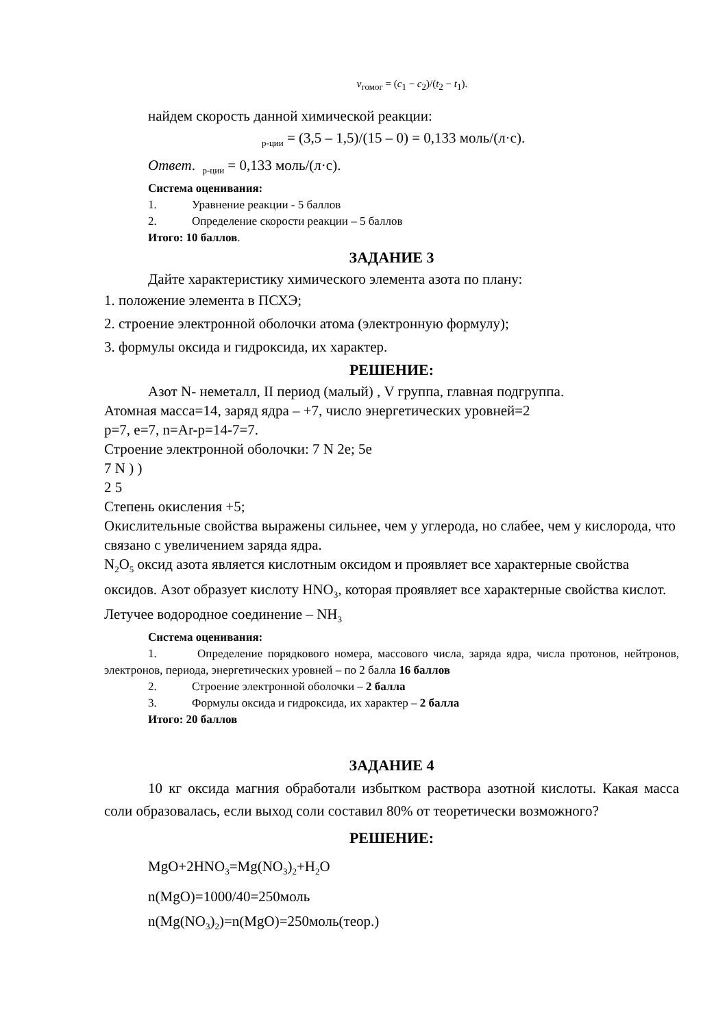v<sub>гомог</sub> = (c<sub>1</sub> − c<sub>2</sub>)/(t<sub>2</sub> − t<sub>1</sub>).
найдем скорость данной химической реакции:
<sub>р-ции</sub> = (3,5 – 1,5)/(15 – 0) = 0,133 моль/(л·с).
Ответ. <sub>р-ции</sub> = 0,133 моль/(л·с).
Система оценивания:
1. Уравнение реакции - 5 баллов
2. Определение скорости реакции – 5 баллов
Итого: 10 баллов.
ЗАДАНИЕ 3
Дайте характеристику химического элемента азота по плану:
1. положение элемента в ПСХЭ;
2. строение электронной оболочки атома (электронную формулу);
3. формулы оксида и гидроксида, их характер.
РЕШЕНИЕ:
Азот N- неметалл, II период (малый) , V группа, главная подгруппа.
Атомная масса=14, заряд ядра – +7, число энергетических уровней=2
p=7, e=7, n=Ar-p=14-7=7.
Строение электронной оболочки: 7 N 2e; 5e
7 N ) )
2 5
Степень окисления +5;
Окислительные свойства выражены сильнее, чем у углерода, но слабее, чем у кислорода, что связано с увеличением заряда ядра.
N<sub>2</sub>O<sub>5</sub> оксид азота является кислотным оксидом и проявляет все характерные свойства оксидов. Азот образует кислоту HNO<sub>3</sub>, которая проявляет все характерные свойства кислот.
Летучее водородное соединение – NH<sub>3</sub>
Система оценивания:
1. Определение порядкового номера, массового числа, заряда ядра, числа протонов, нейтронов, электронов, периода, энергетических уровней – по 2 балла 16 баллов
2. Строение электронной оболочки – 2 балла
3. Формулы оксида и гидроксида, их характер – 2 балла
Итого: 20 баллов
ЗАДАНИЕ 4
10 кг оксида магния обработали избытком раствора азотной кислоты. Какая масса соли образовалась, если выход соли составил 80% от теоретически возможного?
РЕШЕНИЕ:
MgO+2HNO<sub>3</sub>=Mg(NO<sub>3</sub>)<sub>2</sub>+H<sub>2</sub>O
n(MgO)=1000/40=250моль
n(Mg(NO<sub>3</sub>)<sub>2</sub>)=n(MgO)=250моль(теор.)